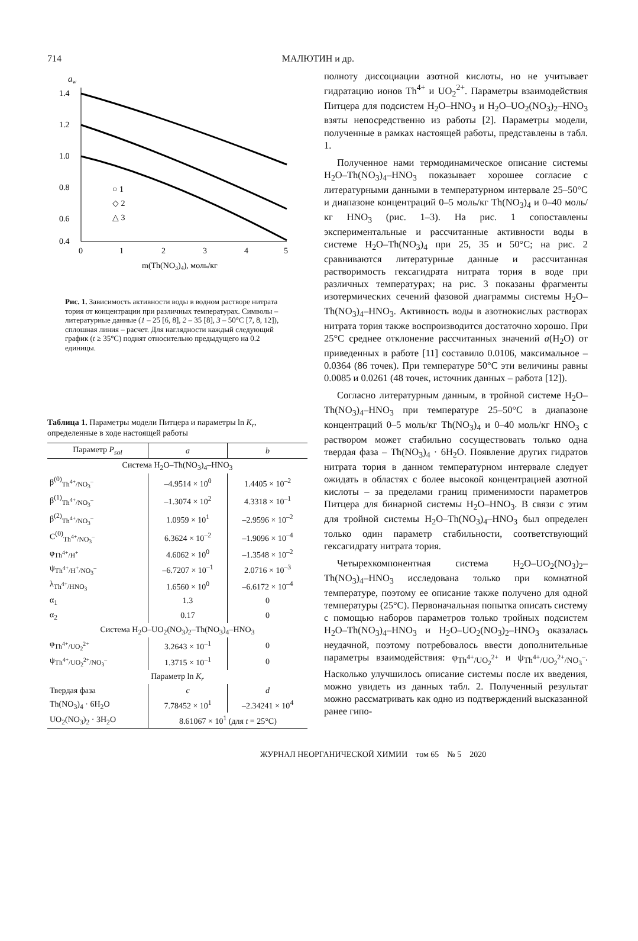714 МАЛЮТИН и др.
aw
1.4
1.2
1.0
0.8
0.6
0.4
0
1
2
3
4
5
m(Th(NO3)4), моль/кг
○ 1
◇ 2
△ 3
Рис. 1. Зависимость активности воды в водном растворе нитрата тория от концентрации при различных температурах. Символы – литературные данные (1 – 25 [6, 8], 2 – 35 [8], 3 – 50°C [7, 8, 12]), сплошная линия – расчет. Для наглядности каждый следующий график (t ≥ 35°C) поднят относительно предыдущего на 0.2 единицы.
Таблица 1. Параметры модели Питцера и параметры ln K<sub>r</sub>, определенные в ходе настоящей работы
| Параметр P<sub>sol</sub> | a | b |
| --- | --- | --- |
| Система H<sub>2</sub>O–Th(NO<sub>3</sub>)<sub>4</sub>–HNO<sub>3</sub> | | |
| β<sup>(0)</sup><sub>Th<sup>4+</sup>/NO<sub>3</sub><sup>–</sup></sub> | –4.9514 × 10<sup>0</sup> | 1.4405 × 10<sup>–2</sup> |
| β<sup>(1)</sup><sub>Th<sup>4+</sup>/NO<sub>3</sub><sup>–</sup></sub> | –1.3074 × 10<sup>2</sup> | 4.3318 × 10<sup>–1</sup> |
| β<sup>(2)</sup><sub>Th<sup>4+</sup>/NO<sub>3</sub><sup>–</sup></sub> | 1.0959 × 10<sup>1</sup> | –2.9596 × 10<sup>–2</sup> |
| C<sup>(0)</sup><sub>Th<sup>4+</sup>/NO<sub>3</sub><sup>–</sup></sub> | 6.3624 × 10<sup>–2</sup> | –1.9096 × 10<sup>–4</sup> |
| φ<sub>Th<sup>4+</sup>/H<sup>+</sup></sub> | 4.6062 × 10<sup>0</sup> | –1.3548 × 10<sup>–2</sup> |
| ψ<sub>Th<sup>4+</sup>/H<sup>+</sup>/NO<sub>3</sub><sup>–</sup></sub> | –6.7207 × 10<sup>–1</sup> | 2.0716 × 10<sup>–3</sup> |
| λ<sub>Th<sup>4+</sup>/HNO<sub>3</sub></sub> | 1.6560 × 10<sup>0</sup> | –6.6172 × 10<sup>–4</sup> |
| α<sub>1</sub> | 1.3 | 0 |
| α<sub>2</sub> | 0.17 | 0 |
| Система H<sub>2</sub>O–UO<sub>2</sub>(NO<sub>3</sub>)<sub>2</sub>–Th(NO<sub>3</sub>)<sub>4</sub>–HNO<sub>3</sub> | | |
| φ<sub>Th<sup>4+</sup>/UO<sub>2</sub><sup>2+</sup></sub> | 3.2643 × 10<sup>–1</sup> | 0 |
| ψ<sub>Th<sup>4+</sup>/UO<sub>2</sub><sup>2+</sup>/NO<sub>3</sub><sup>–</sup></sub> | 1.3715 × 10<sup>–1</sup> | 0 |
| Параметр ln K<sub>r</sub> | | |
| Твердая фаза | c | d |
| Th(NO<sub>3</sub>)<sub>4</sub> · 6H<sub>2</sub>O | 7.78452 × 10<sup>1</sup> | –2.34241 × 10<sup>4</sup> |
| UO<sub>2</sub>(NO<sub>3</sub>)<sub>2</sub> · 3H<sub>2</sub>O | 8.61067 × 10<sup>1</sup> (для t = 25°C) | |
полноту диссоциации азотной кислоты, но не учитывает гидратацию ионов Th<sup>4+</sup> и UO<sub>2</sub><sup>2+</sup>. Параметры взаимодействия Питцера для подсистем H<sub>2</sub>O–HNO<sub>3</sub> и H<sub>2</sub>O–UO<sub>2</sub>(NO<sub>3</sub>)<sub>2</sub>–HNO<sub>3</sub> взяты непосредственно из работы [2]. Параметры модели, полученные в рамках настоящей работы, представлены в табл. 1.
Полученное нами термодинамическое описание системы H<sub>2</sub>O–Th(NO<sub>3</sub>)<sub>4</sub>–HNO<sub>3</sub> показывает хорошее согласие с литературными данными в температурном интервале 25–50°C и диапазоне концентраций 0–5 моль/кг Th(NO<sub>3</sub>)<sub>4</sub> и 0–40 моль/кг HNO<sub>3</sub> (рис. 1–3). На рис. 1 сопоставлены экспериментальные и рассчитанные активности воды в системе H<sub>2</sub>O–Th(NO<sub>3</sub>)<sub>4</sub> при 25, 35 и 50°C; на рис. 2 сравниваются литературные данные и рассчитанная растворимость гексагидрата нитрата тория в воде при различных температурах; на рис. 3 показаны фрагменты изотермических сечений фазовой диаграммы системы H<sub>2</sub>O–Th(NO<sub>3</sub>)<sub>4</sub>–HNO<sub>3</sub>. Активность воды в азотнокислых растворах нитрата тория также воспроизводится достаточно хорошо. При 25°C среднее отклонение рассчитанных значений a(H<sub>2</sub>O) от приведенных в работе [11] составило 0.0106, максимальное – 0.0364 (86 точек). При температуре 50°C эти величины равны 0.0085 и 0.0261 (48 точек, источник данных – работа [12]).
Согласно литературным данным, в тройной системе H<sub>2</sub>O–Th(NO<sub>3</sub>)<sub>4</sub>–HNO<sub>3</sub> при температуре 25–50°C в диапазоне концентраций 0–5 моль/кг Th(NO<sub>3</sub>)<sub>4</sub> и 0–40 моль/кг HNO<sub>3</sub> с раствором может стабильно сосуществовать только одна твердая фаза – Th(NO<sub>3</sub>)<sub>4</sub> · 6H<sub>2</sub>O. Появление других гидратов нитрата тория в данном температурном интервале следует ожидать в областях с более высокой концентрацией азотной кислоты – за пределами границ применимости параметров Питцера для бинарной системы H<sub>2</sub>O–HNO<sub>3</sub>. В связи с этим для тройной системы H<sub>2</sub>O–Th(NO<sub>3</sub>)<sub>4</sub>–HNO<sub>3</sub> был определен только один параметр стабильности, соответствующий гексагидрату нитрата тория.
Четырехкомпонентная система H<sub>2</sub>O–UO<sub>2</sub>(NO<sub>3</sub>)<sub>2</sub>–Th(NO<sub>3</sub>)<sub>4</sub>–HNO<sub>3</sub> исследована только при комнатной температуре, поэтому ее описание также получено для одной температуры (25°C). Первоначальная попытка описать систему с помощью наборов параметров только тройных подсистем H<sub>2</sub>O–Th(NO<sub>3</sub>)<sub>4</sub>–HNO<sub>3</sub> и H<sub>2</sub>O–UO<sub>2</sub>(NO<sub>3</sub>)<sub>2</sub>–HNO<sub>3</sub> оказалась неудачной, поэтому потребовалось ввести дополнительные параметры взаимодействия: φ<sub>Th<sup>4+</sup>/UO<sub>2</sub><sup>2+</sup></sub> и ψ<sub>Th<sup>4+</sup>/UO<sub>2</sub><sup>2+</sup>/NO<sub>3</sub><sup>–</sup></sub>. Насколько улучшилось описание системы после их введения, можно увидеть из данных табл. 2. Полученный результат можно рассматривать как одно из подтверждений высказанной ранее гипо-
ЖУРНАЛ НЕОРГАНИЧЕСКОЙ ХИМИИ том 65 № 5 2020